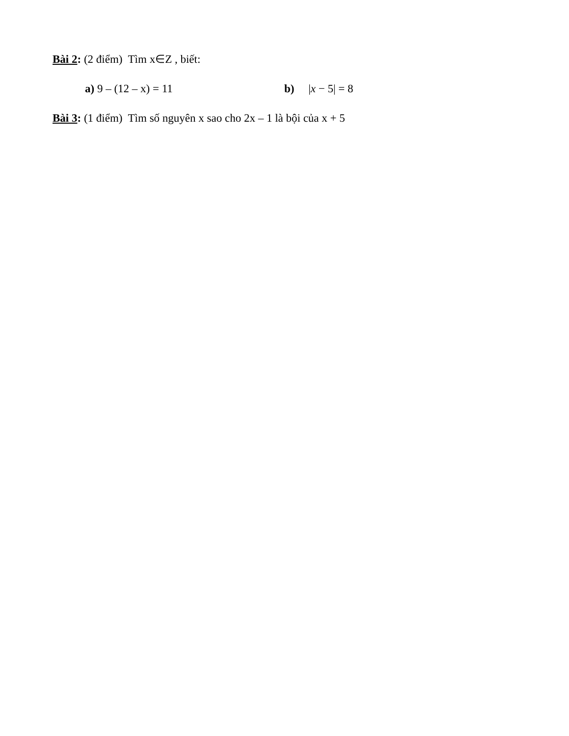Bài 2: (2 điểm) Tìm x∈Z , biết:
a) 9 – (12 – x) = 11 b) |x − 5| = 8
Bài 3: (1 điểm) Tìm số nguyên x sao cho 2x – 1 là bội của x + 5